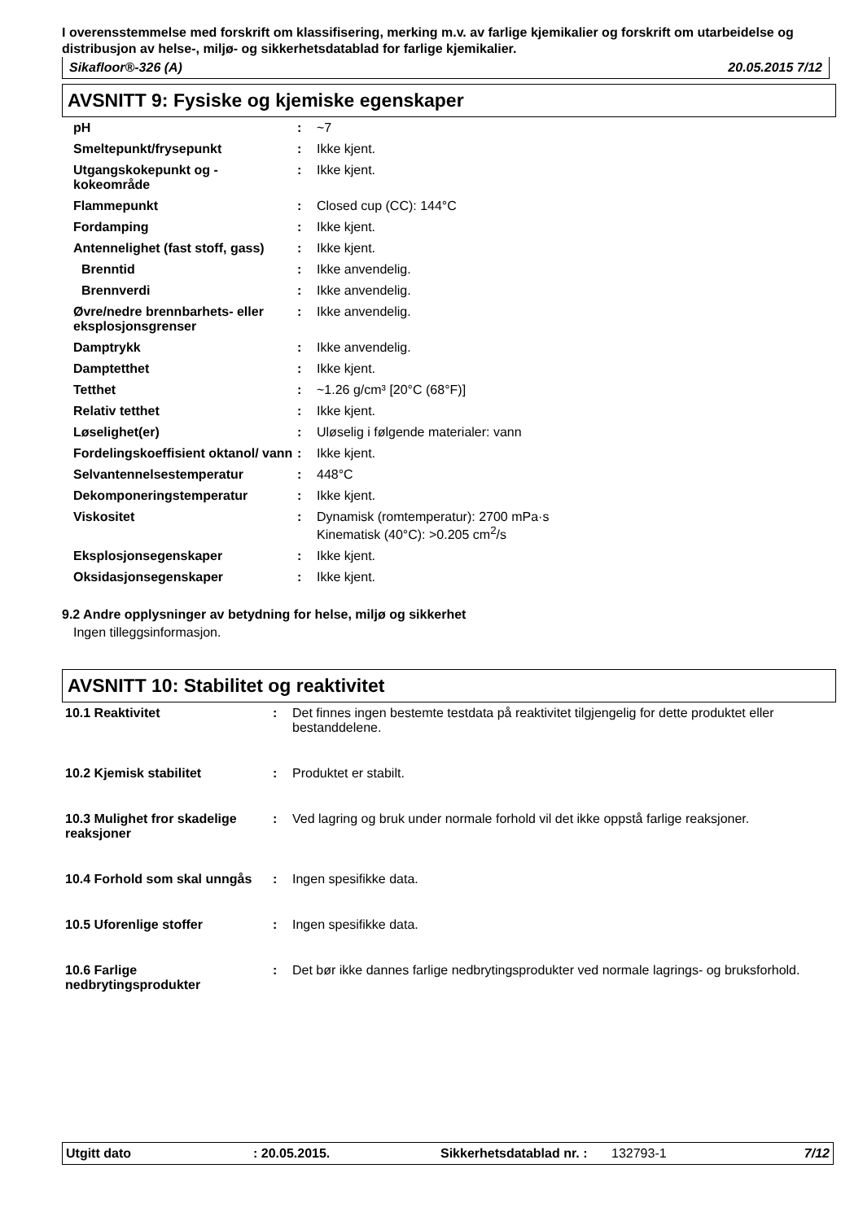I overensstemmelse med forskrift om klassifisering, merking m.v. av farlige kjemikalier og forskrift om utarbeidelse og distribusjon av helse-, miljø- og sikkerhetsdatablad for farlige kjemikalier.
Sikafloor®-326 (A) 20.05.2015 7/12
AVSNITT 9: Fysiske og kjemiske egenskaper
| pH | : | ~7 |
| Smeltepunkt/frysepunkt | : | Ikke kjent. |
| Utgangskokepunkt og - kokeområde | : | Ikke kjent. |
| Flammepunkt | : | Closed cup (CC): 144°C |
| Fordamping | : | Ikke kjent. |
| Antennelighet (fast stoff, gass) | : | Ikke kjent. |
| Brenntid | : | Ikke anvendelig. |
| Brennverdi | : | Ikke anvendelig. |
| Øvre/nedre brennbarhets- eller eksplosjonsgrenser | : | Ikke anvendelig. |
| Damptrykk | : | Ikke anvendelig. |
| Damptetthet | : | Ikke kjent. |
| Tetthet | : | ~1.26 g/cm³ [20°C (68°F)] |
| Relativ tetthet | : | Ikke kjent. |
| Løselighet(er) | : | Uløselig i følgende materialer: vann |
| Fordelingskoeffisient oktanol/ vann | : | Ikke kjent. |
| Selvantennelsestemperatur | : | 448°C |
| Dekomponeringstemperatur | : | Ikke kjent. |
| Viskositet | : | Dynamisk (romtemperatur): 2700 mPa·s Kinematisk (40°C): >0.205 cm<sup>2</sup>/s |
| Eksplosjonsegenskaper | : | Ikke kjent. |
| Oksidasjonsegenskaper | : | Ikke kjent. |
9.2 Andre opplysninger av betydning for helse, miljø og sikkerhet
Ingen tilleggsinformasjon.
AVSNITT 10: Stabilitet og reaktivitet
| 10.1 Reaktivitet | : | Det finnes ingen bestemte testdata på reaktivitet tilgjengelig for dette produktet eller bestanddelene. |
| 10.2 Kjemisk stabilitet | : | Produktet er stabilt. |
| 10.3 Mulighet fror skadelige reaksjoner | : | Ved lagring og bruk under normale forhold vil det ikke oppstå farlige reaksjoner. |
| 10.4 Forhold som skal unngås | : | Ingen spesifikke data. |
| 10.5 Uforenlige stoffer | : | Ingen spesifikke data. |
| 10.6 Farlige nedbrytingsprodukter | : | Det bør ikke dannes farlige nedbrytingsprodukter ved normale lagrings- og bruksforhold. |
Utgitt dato: 20.05.2015. Sikkerhetsdatablad nr. : 132793-1 7/12